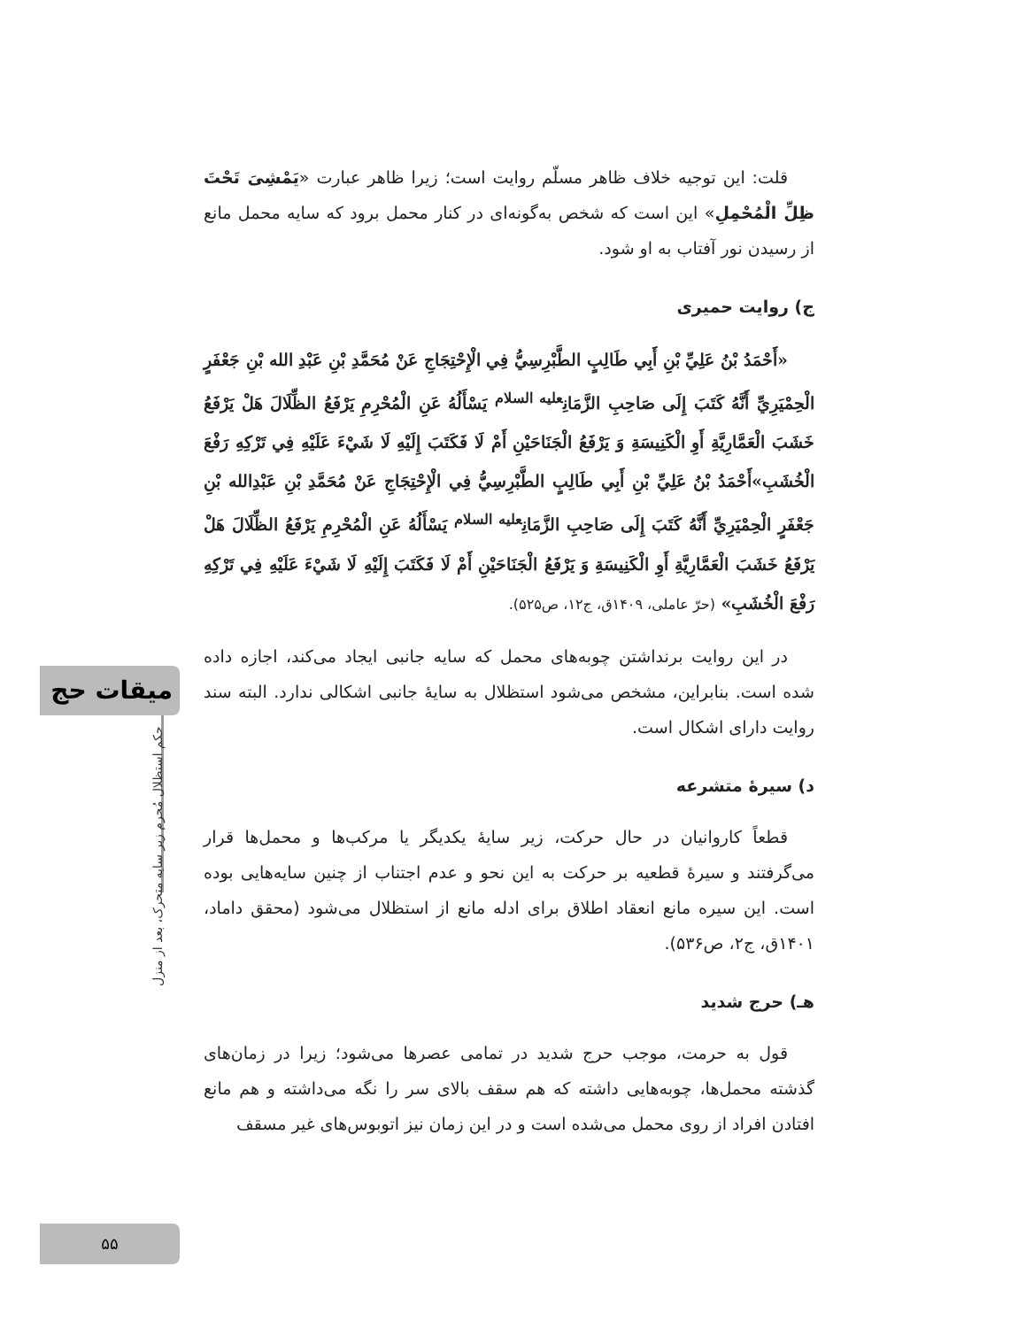میقات حج
حکم استظلال مُحرم زیر سایه متحرک، بعد از منزل
۵۵
قلت: این توجیه خلاف ظاهر مسلّم روایت است؛ زیرا ظاهر عبارت «یَمْشِیَ تَحْتَ ظِلِّ الْمُحْمِلِ» این است که شخص به‌گونه‌ای در کنار محمل برود که سایه محمل مانع از رسیدن نور آفتاب به او شود.
ج) روایت حمیری
«أَحْمَدُ بْنُ عَلِيِّ بْنِ أَبِي طَالِبٍ الطَّبْرِسِيُّ فِي الْإِحْتِجَاجِ عَنْ مُحَمَّدِ بْنِ عَبْدِ الله بْنِ جَعْفَرٍ الْحِمْيَرِيِّ أَنَّهُ كَتَبَ إِلَى صَاحِبِ الزَّمَانِ<sup>عليه السلام</sup> يَسْأَلُهُ عَنِ الْمُحْرِمِ يَرْفَعُ الظِّلَالَ هَلْ يَرْفَعُ خَشَبَ الْعَمَّارِيَّةِ أَوِ الْكَنِيسَةِ وَ يَرْفَعُ الْجَنَاحَيْنِ أَمْ لَا فَكَتَبَ إِلَيْهِ لَا شَيْءَ عَلَيْهِ فِي تَرْكِهِ رَفْعَ الْخُشَبِ»أَحْمَدُ بْنُ عَلِيِّ بْنِ أَبِي طَالِبٍ الطَّبْرِسِيُّ فِي الْإِحْتِجَاجِ عَنْ مُحَمَّدِ بْنِ عَبْدِالله بْنِ جَعْفَرٍ الْحِمْيَرِيِّ أَنَّهُ كَتَبَ إِلَى صَاحِبِ الزَّمَانِ<sup>عليه السلام</sup> يَسْأَلُهُ عَنِ الْمُحْرِمِ يَرْفَعُ الظِّلَالَ هَلْ يَرْفَعُ خَشَبَ الْعَمَّارِيَّةِ أَوِ الْكَنِيسَةِ وَ يَرْفَعُ الْجَنَاحَيْنِ أَمْ لَا فَكَتَبَ إِلَيْهِ لَا شَيْءَ عَلَيْهِ فِي تَرْكِهِ رَفْعَ الْخُشَبِ» (حرّ عاملی، ۱۴۰۹ق، ج۱۲، ص۵۲۵).
در این روایت برنداشتن چوبه‌های محمل که سایه جانبی ایجاد می‌کند، اجازه داده شده است. بنابراین، مشخص می‌شود استظلال به سایهٔ جانبی اشکالی ندارد. البته سند روایت دارای اشکال است.
د) سیرهٔ متشرعه
قطعاً کاروانیان در حال حرکت، زیر سایهٔ یکدیگر یا مرکب‌ها و محمل‌ها قرار می‌گرفتند و سیرهٔ قطعیه بر حرکت به این نحو و عدم اجتناب از چنین سایه‌هایی بوده است. این سیره مانع انعقاد اطلاق برای ادله مانع از استظلال می‌شود (محقق داماد، ۱۴۰۱ق، ج۲، ص۵۳۶).
هـ) حرج شدید
قول به حرمت، موجب حرج شدید در تمامی عصرها می‌شود؛ زیرا در زمان‌های گذشته محمل‌ها، چوبه‌هایی داشته که هم سقف بالای سر را نگه می‌داشته و هم مانع افتادن افراد از روی محمل می‌شده است و در این زمان نیز اتوبوس‌های غیر مسقف